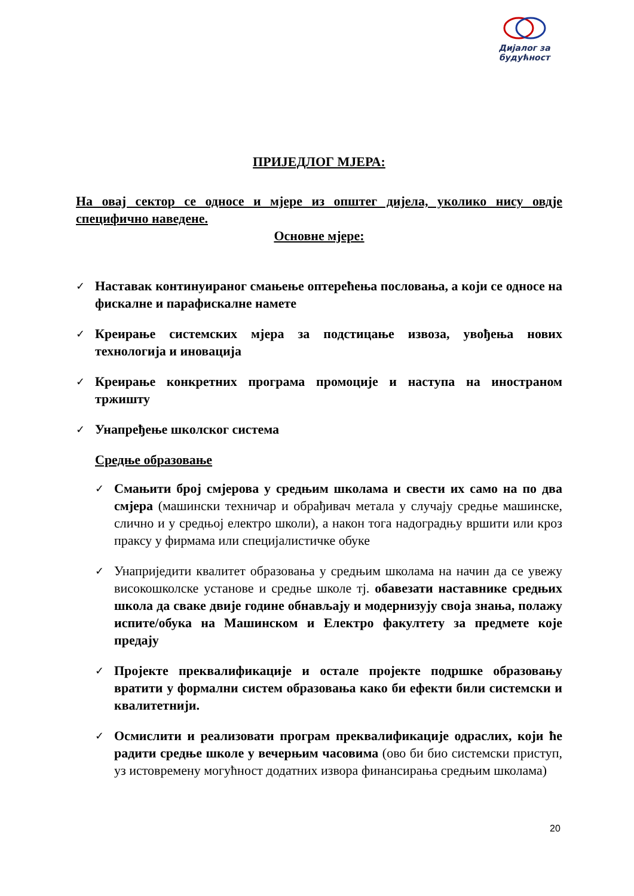Дијалог за
будућност
ПРИЈЕДЛОГ МЈЕРА:
На овај сектор се односе и мјере из општег дијела, уколико нису овдје специфично наведене.
Основне мјере:
✓ Наставак континуираног смањење оптерећења пословања, а који се односе на фискалне и парафискалне намете
✓ Креирање системских мјера за подстицање извоза, увођења нових технологија и иновација
✓ Креирање конкретних програма промоције и наступа на иностраном тржишту
✓ Унапређење школског система
Средње образовање
✓ Смањити број смјерова у средњим школама и свести их само на по два смјера (машински техничар и обрађивач метала у случају средње машинске, слично и у средњој електро школи), а након тога надоградњу вршити или кроз праксу у фирмама или специјалистичке обуке
✓ Унаприједити квалитет образовања у средњим школама на начин да се увежу високошколске установе и средње школе тј. обавезати наставнике средњих школа да сваке двије године обнављају и модернизују своја знања, полажу испите/обука на Машинском и Електро факултету за предмете које предају
✓ Пројекте преквалификације и остале пројекте подршке образовању вратити у формални систем образовања како би ефекти били системски и квалитетнији.
✓ Осмислити и реализовати програм преквалификације одраслих, који ће радити средње школе у вечерњим часовима (ово би био системски приступ, уз истовремену могућност додатних извора финансирања средњим школама)
20